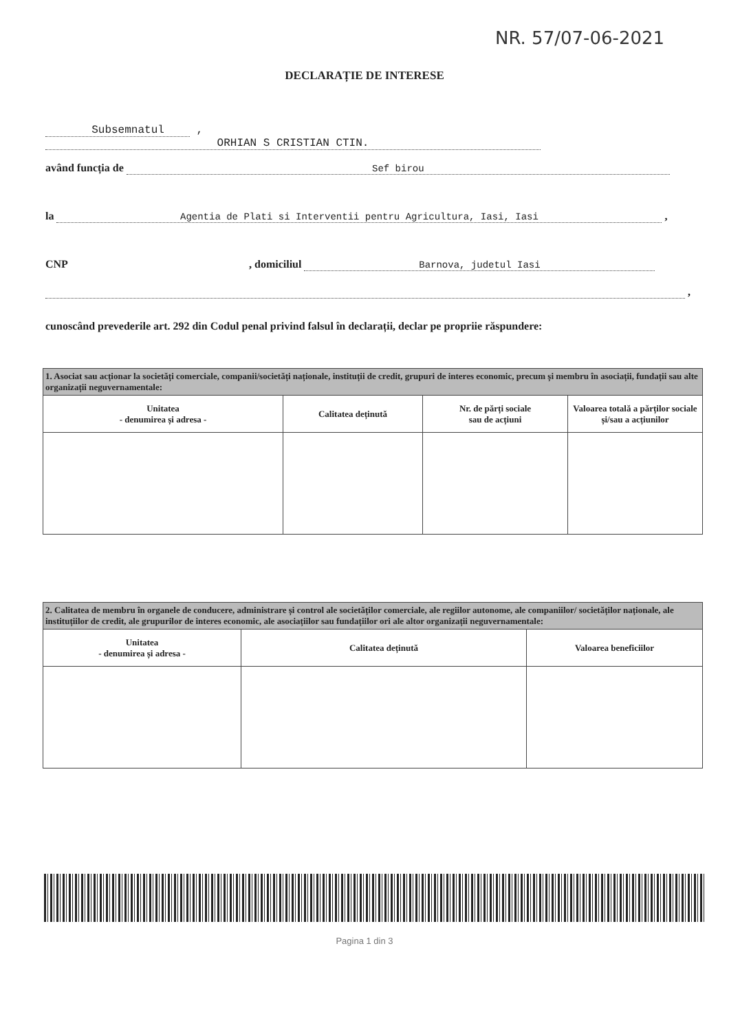NR. 57/07-06-2021
DECLARAȚIE DE INTERESE
Subsemnatul , ORHIAN S CRISTIAN CTIN.
având funcția de Sef birou
la Agentia de Plati si Interventii pentru Agricultura, Iasi, Iasi ,
CNP , domiciliul Barnova, judetul Iasi
,
cunoscând prevederile art. 292 din Codul penal privind falsul în declarații, declar pe propriie răspundere:
| 1. Asociat sau acționar la societăți comerciale, companii/societăți naționale, instituții de credit, grupuri de interes economic, precum și membru în asociații, fundații sau alte organizații neguvernamentale: | | | |
| Unitatea - denumirea și adresa - | Calitatea deținută | Nr. de părți sociale sau de acțiuni | Valoarea totală a părților sociale și/sau a acțiunilor |
| 2. Calitatea de membru în organele de conducere, administrare și control ale societăților comerciale, ale regiilor autonome, ale companiilor/ societăților naționale, ale instituțiilor de credit, ale grupurilor de interes economic, ale asociațiilor sau fundațiilor ori ale altor organizații neguvernamentale: | | |
| Unitatea - denumirea și adresa - | Calitatea deținută | Valoarea beneficiilor |
Pagina 1 din 3